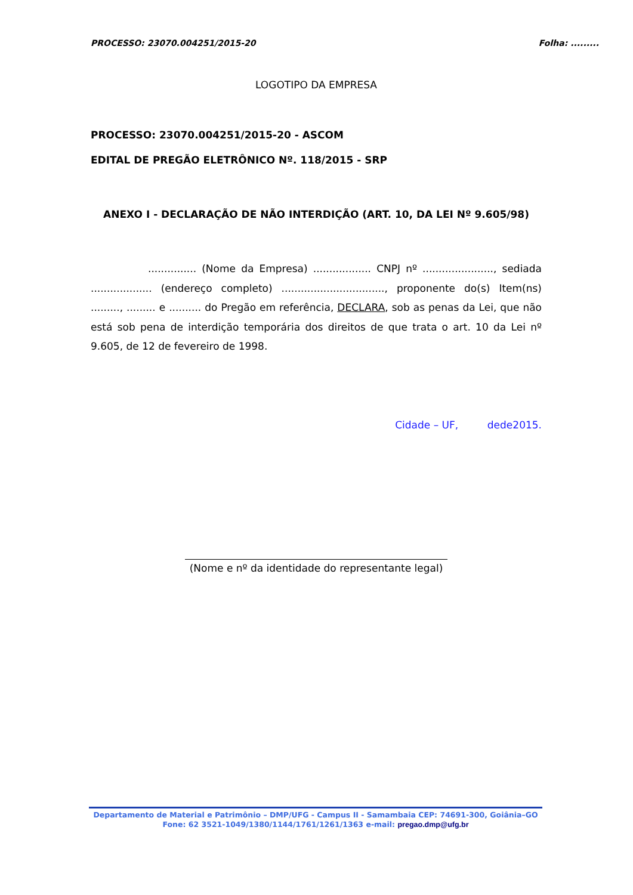PROCESSO: 23070.004251/2015-20 Folha: .........
LOGOTIPO DA EMPRESA
PROCESSO: 23070.004251/2015-20 - ASCOM
EDITAL DE PREGÃO ELETRÔNICO Nº. 118/2015 - SRP
ANEXO I - DECLARAÇÃO DE NÃO INTERDIÇÃO (ART. 10, DA LEI Nº 9.605/98)
............... (Nome da Empresa) .................. CNPJ nº ......................, sediada ................... (endereço completo) ................................, proponente do(s) Item(ns) ........., ......... e .......... do Pregão em referência, DECLARA, sob as penas da Lei, que não está sob pena de interdição temporária dos direitos de que trata o art. 10 da Lei nº 9.605, de 12 de fevereiro de 1998.
Cidade – UF, dede2015.
(Nome e nº da identidade do representante legal)
Departamento de Material e Patrimônio – DMP/UFG - Campus II - Samambaia CEP: 74691-300, Goiânia–GO
Fone: 62 3521-1049/1380/1144/1761/1261/1363 e-mail: pregao.dmp@ufg.br